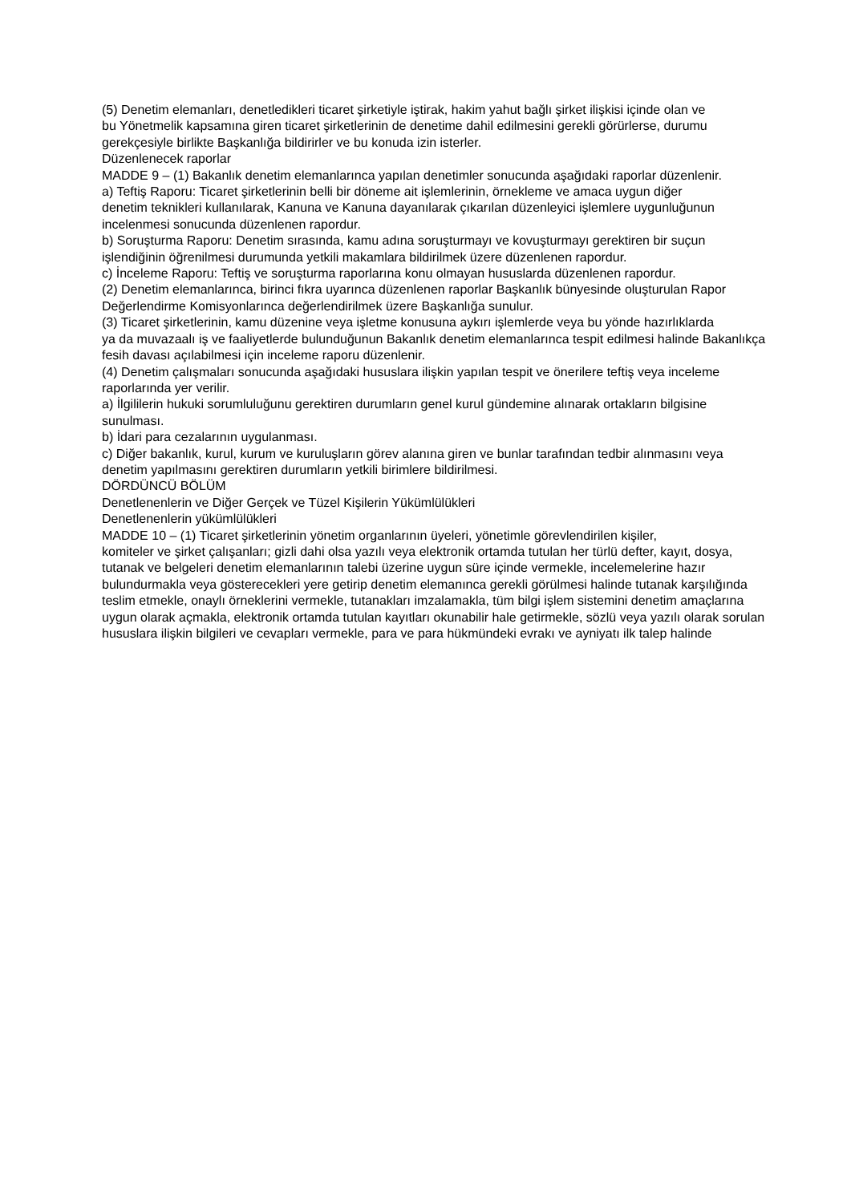(5) Denetim elemanları, denetledikleri ticaret şirketiyle iştirak, hakim yahut bağlı şirket ilişkisi içinde olan ve
bu Yönetmelik kapsamına giren ticaret şirketlerinin de denetime dahil edilmesini gerekli görürlerse, durumu
gerekçesiyle birlikte Başkanlığa bildirirler ve bu konuda izin isterler.
Düzenlenecek raporlar
MADDE 9 – (1) Bakanlık denetim elemanlarınca yapılan denetimler sonucunda aşağıdaki raporlar düzenlenir.
a) Teftiş Raporu: Ticaret şirketlerinin belli bir döneme ait işlemlerinin, örnekleme ve amaca uygun diğer
denetim teknikleri kullanılarak, Kanuna ve Kanuna dayanılarak çıkarılan düzenleyici işlemlere uygunluğunun
incelenmesi sonucunda düzenlenen rapordur.
b) Soruşturma Raporu: Denetim sırasında, kamu adına soruşturmayı ve kovuşturmayı gerektiren bir suçun
işlendiğinin öğrenilmesi durumunda yetkili makamlara bildirilmek üzere düzenlenen rapordur.
c) İnceleme Raporu: Teftiş ve soruşturma raporlarına konu olmayan hususlarda düzenlenen rapordur.
(2) Denetim elemanlarınca, birinci fıkra uyarınca düzenlenen raporlar Başkanlık bünyesinde oluşturulan Rapor
Değerlendirme Komisyonlarınca değerlendirilmek üzere Başkanlığa sunulur.
(3) Ticaret şirketlerinin, kamu düzenine veya işletme konusuna aykırı işlemlerde veya bu yönde hazırlıklarda
ya da muvazaalı iş ve faaliyetlerde bulunduğunun Bakanlık denetim elemanlarınca tespit edilmesi halinde Bakanlıkça
fesih davası açılabilmesi için inceleme raporu düzenlenir.
(4) Denetim çalışmaları sonucunda aşağıdaki hususlara ilişkin yapılan tespit ve önerilere teftiş veya inceleme
raporlarında yer verilir.
a) İlgililerin hukuki sorumluluğunu gerektiren durumların genel kurul gündemine alınarak ortakların bilgisine
sunulması.
b) İdari para cezalarının uygulanması.
c) Diğer bakanlık, kurul, kurum ve kuruluşların görev alanına giren ve bunlar tarafından tedbir alınmasını veya
denetim yapılmasını gerektiren durumların yetkili birimlere bildirilmesi.
DÖRDÜNCÜ BÖLÜM
Denetlenenlerin ve Diğer Gerçek ve Tüzel Kişilerin Yükümlülükleri
Denetlenenlerin yükümlülükleri
MADDE 10 – (1) Ticaret şirketlerinin yönetim organlarının üyeleri, yönetimle görevlendirilen kişiler,
komiteler ve şirket çalışanları; gizli dahi olsa yazılı veya elektronik ortamda tutulan her türlü defter, kayıt, dosya,
tutanak ve belgeleri denetim elemanlarının talebi üzerine uygun süre içinde vermekle, incelemelerine hazır
bulundurmakla veya gösterecekleri yere getirip denetim elemanınca gerekli görülmesi halinde tutanak karşılığında
teslim etmekle, onaylı örneklerini vermekle, tutanakları imzalamakla, tüm bilgi işlem sistemini denetim amaçlarına
uygun olarak açmakla, elektronik ortamda tutulan kayıtları okunabilir hale getirmekle, sözlü veya yazılı olarak sorulan
hususlara ilişkin bilgileri ve cevapları vermekle, para ve para hükmündeki evrakı ve ayniyatı ilk talep halinde